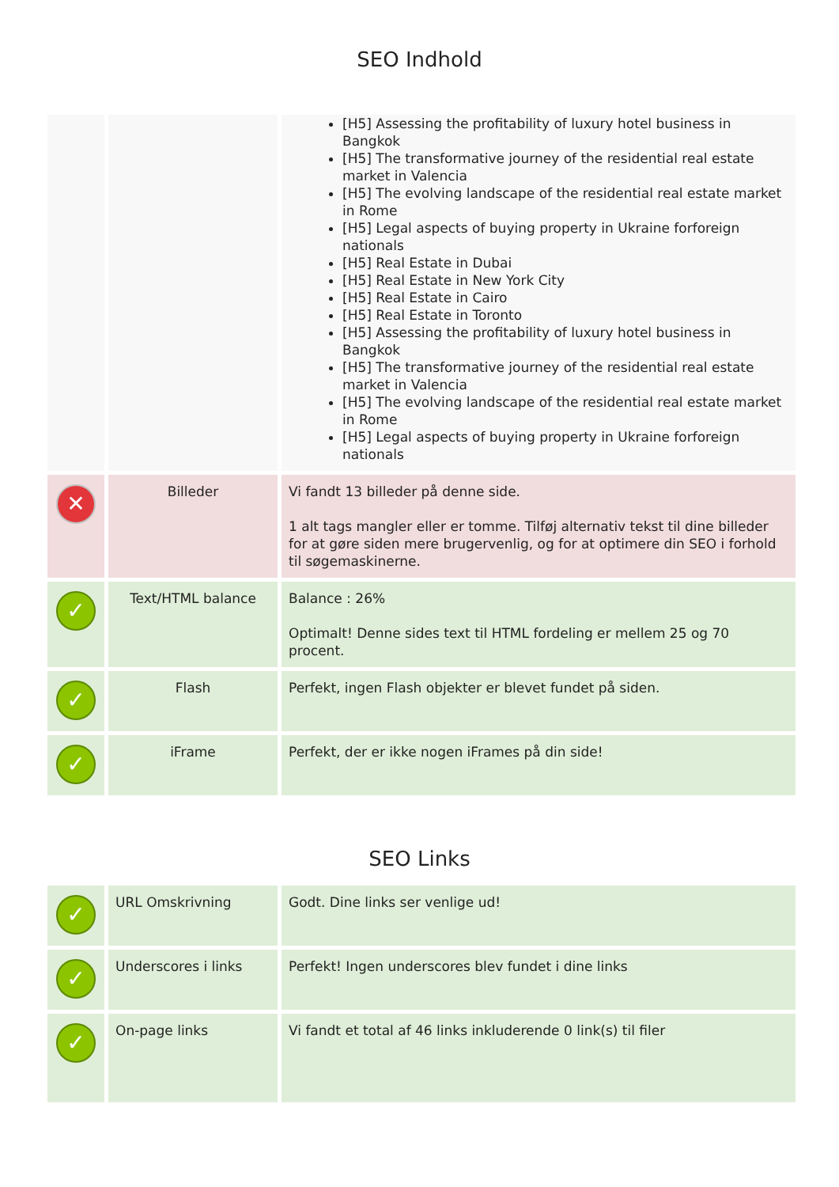SEO Indhold
| | | [H5] Assessing the profitability of luxury hotel business in Bangkok [H5] The transformative journey of the residential real estate market in Valencia [H5] The evolving landscape of the residential real estate market in Rome [H5] Legal aspects of buying property in Ukraine forforeign nationals [H5] Real Estate in Dubai [H5] Real Estate in New York City [H5] Real Estate in Cairo [H5] Real Estate in Toronto [H5] Assessing the profitability of luxury hotel business in Bangkok [H5] The transformative journey of the residential real estate market in Valencia [H5] The evolving landscape of the residential real estate market in Rome [H5] Legal aspects of buying property in Ukraine forforeign nationals |
| ✕ | Billeder | Vi fandt 13 billeder på denne side. 1 alt tags mangler eller er tomme. Tilføj alternativ tekst til dine billeder for at gøre siden mere brugervenlig, og for at optimere din SEO i forhold til søgemaskinerne. |
| ✓ | Text/HTML balance | Balance : 26% Optimalt! Denne sides text til HTML fordeling er mellem 25 og 70 procent. |
| ✓ | Flash | Perfekt, ingen Flash objekter er blevet fundet på siden. |
| ✓ | iFrame | Perfekt, der er ikke nogen iFrames på din side! |
SEO Links
| ✓ | URL Omskrivning | Godt. Dine links ser venlige ud! |
| ✓ | Underscores i links | Perfekt! Ingen underscores blev fundet i dine links |
| ✓ | On-page links | Vi fandt et total af 46 links inkluderende 0 link(s) til filer |